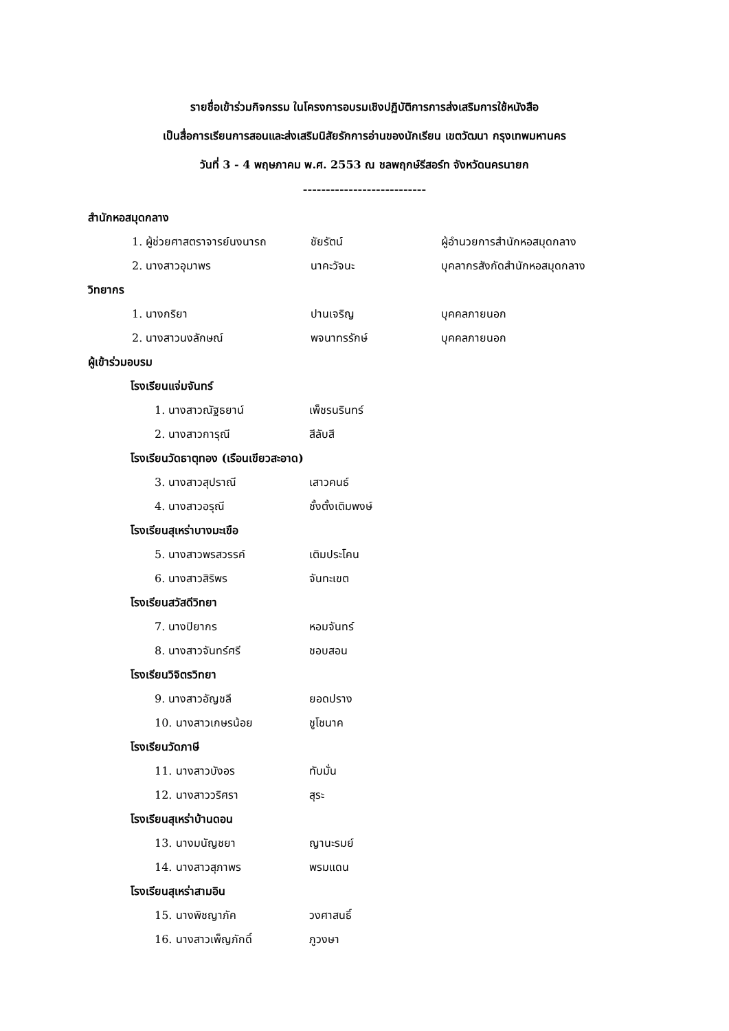รายชื่อเข้าร่วมกิจกรรม ในโครงการอบรมเชิงปฏิบัติการการส่งเสริมการใช้หนังสือ
เป็นสื่อการเรียนการสอนและส่งเสริมนิสัยรักการอ่านของนักเรียน เขตวัฒนา กรุงเทพมหานคร
วันที่ 3 - 4 พฤษภาคม พ.ศ. 2553 ณ ชลพฤกษ์รีสอร์ท จังหวัดนครนายก
---------------------------
สำนักหอสมุดกลาง
| 1. ผู้ช่วยศาสตราจารย์นงนารถ | ชัยรัตน์ | ผู้อำนวยการสำนักหอสมุดกลาง |
| 2. นางสาวอุมาพร | นาคะวัจนะ | บุคลากรสังกัดสำนักหอสมุดกลาง |
วิทยากร
| 1. นางกริยา | ปานเจริญ | บุคคลภายนอก |
| 2. นางสาวนงลักษณ์ | พจนาทรรักษ์ | บุคคลภายนอก |
ผู้เข้าร่วมอบรม
โรงเรียนแจ่มจันทร์
| 1. นางสาวณัฐธยาน์ | เพ็ชรนรินทร์ |
| 2. นางสาวการุณี | สีลับสี |
โรงเรียนวัดธาตุทอง (เรือนเขียวสะอาด)
| 3. นางสาวสุปราณี | เสาวคนธ์ |
| 4. นางสาวอรุณี | ชั้งตั้งเติมพงษ์ |
โรงเรียนสุเหร่าบางมะเขือ
| 5. นางสาวพรสวรรค์ | เติมประโคน |
| 6. นางสาวสิริพร | จันทะเขต |
โรงเรียนสวัสดีวิทยา
| 7. นางปิยากร | หอมจันทร์ |
| 8. นางสาวจันทร์ศรี | ชอบสอน |
โรงเรียนวิจิตรวิทยา
| 9. นางสาวอัญชลี | ยอดปราง |
| 10. นางสาวเกษรน้อย | ชูโชนาค |
โรงเรียนวัดภาษี
| 11. นางสาวบังอร | ทับมั่น |
| 12. นางสาววริศรา | สุระ |
โรงเรียนสุเหร่าบ้านดอน
| 13. นางมนัญชยา | ญานะรมย์ |
| 14. นางสาวสุภาพร | พรมแดน |
โรงเรียนสุเหร่าสามอิน
| 15. นางพิชญาภัค | วงศาสนธิ์ |
| 16. นางสาวเพ็ญภักดิ์ | ภูวงษา |